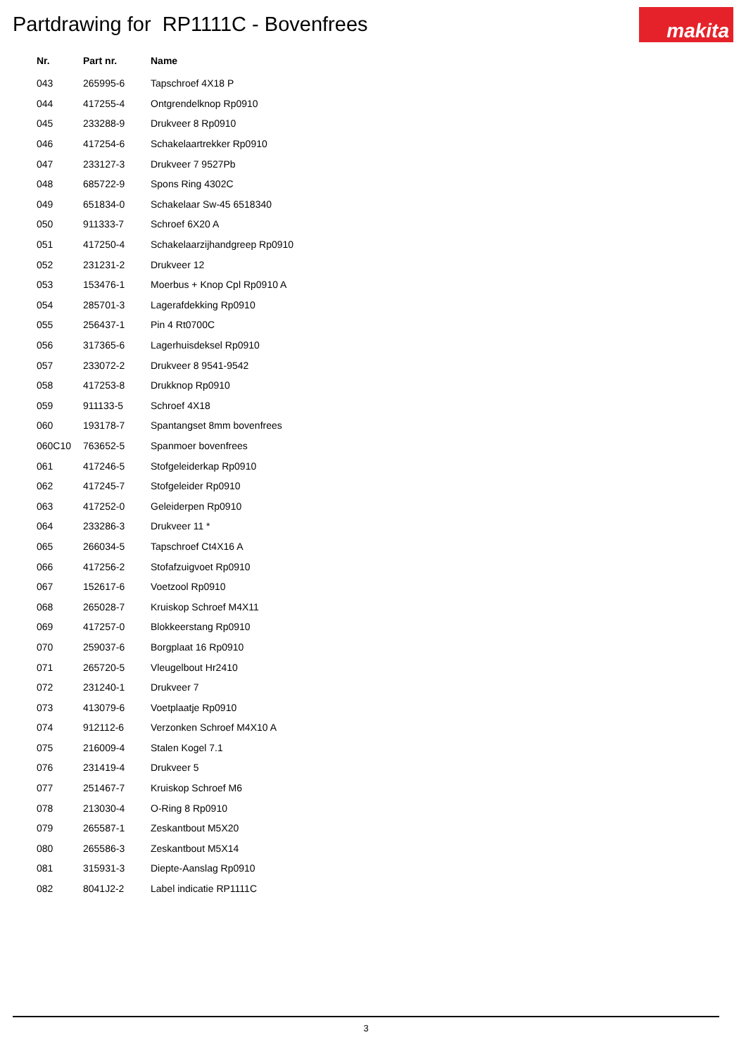Partdrawing for RP1111C - Bovenfrees
makita
| Nr. | Part nr. | Name |
| --- | --- | --- |
| 043 | 265995-6 | Tapschroef 4X18 P |
| 044 | 417255-4 | Ontgrendelknop Rp0910 |
| 045 | 233288-9 | Drukveer 8 Rp0910 |
| 046 | 417254-6 | Schakelaartrekker Rp0910 |
| 047 | 233127-3 | Drukveer 7 9527Pb |
| 048 | 685722-9 | Spons Ring 4302C |
| 049 | 651834-0 | Schakelaar Sw-45 6518340 |
| 050 | 911333-7 | Schroef 6X20 A |
| 051 | 417250-4 | Schakelaarzijhandgreep Rp0910 |
| 052 | 231231-2 | Drukveer 12 |
| 053 | 153476-1 | Moerbus + Knop Cpl Rp0910 A |
| 054 | 285701-3 | Lagerafdekking Rp0910 |
| 055 | 256437-1 | Pin 4 Rt0700C |
| 056 | 317365-6 | Lagerhuisdeksel Rp0910 |
| 057 | 233072-2 | Drukveer 8 9541-9542 |
| 058 | 417253-8 | Drukknop Rp0910 |
| 059 | 911133-5 | Schroef 4X18 |
| 060 | 193178-7 | Spantangset 8mm bovenfrees |
| 060C10 | 763652-5 | Spanmoer bovenfrees |
| 061 | 417246-5 | Stofgeleiderkap Rp0910 |
| 062 | 417245-7 | Stofgeleider Rp0910 |
| 063 | 417252-0 | Geleiderpen Rp0910 |
| 064 | 233286-3 | Drukveer 11 * |
| 065 | 266034-5 | Tapschroef Ct4X16 A |
| 066 | 417256-2 | Stofafzuigvoet Rp0910 |
| 067 | 152617-6 | Voetzool Rp0910 |
| 068 | 265028-7 | Kruiskop Schroef M4X11 |
| 069 | 417257-0 | Blokkeerstang Rp0910 |
| 070 | 259037-6 | Borgplaat 16 Rp0910 |
| 071 | 265720-5 | Vleugelbout Hr2410 |
| 072 | 231240-1 | Drukveer 7 |
| 073 | 413079-6 | Voetplaatje Rp0910 |
| 074 | 912112-6 | Verzonken Schroef M4X10 A |
| 075 | 216009-4 | Stalen Kogel 7.1 |
| 076 | 231419-4 | Drukveer 5 |
| 077 | 251467-7 | Kruiskop Schroef M6 |
| 078 | 213030-4 | O-Ring 8 Rp0910 |
| 079 | 265587-1 | Zeskantbout M5X20 |
| 080 | 265586-3 | Zeskantbout M5X14 |
| 081 | 315931-3 | Diepte-Aanslag Rp0910 |
| 082 | 8041J2-2 | Label indicatie RP1111C |
3